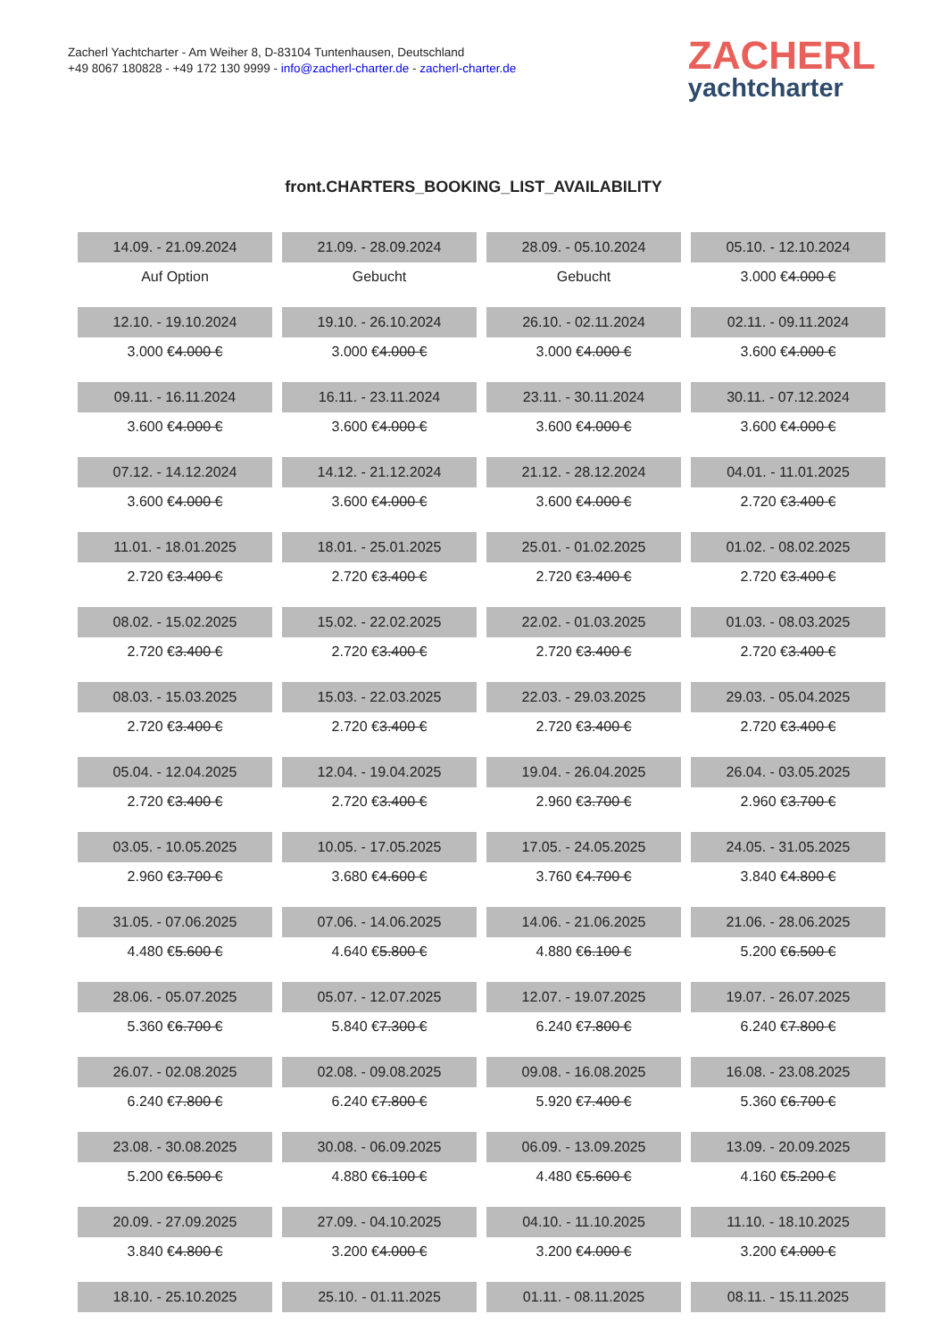Zacherl Yachtcharter - Am Weiher 8, D-83104 Tuntenhausen, Deutschland
+49 8067 180828 - +49 172 130 9999 - info@zacherl-charter.de - zacherl-charter.de
ZACHERL
yachtcharter
front.CHARTERS_BOOKING_LIST_AVAILABILITY
| 14.09. - 21.09.2024 | 21.09. - 28.09.2024 | 28.09. - 05.10.2024 | 05.10. - 12.10.2024 |
| Auf Option | Gebucht | Gebucht | 3.000 € 4.000 € |
| 12.10. - 19.10.2024 | 19.10. - 26.10.2024 | 26.10. - 02.11.2024 | 02.11. - 09.11.2024 |
| 3.000 € 4.000 € | 3.000 € 4.000 € | 3.000 € 4.000 € | 3.600 € 4.000 € |
| 09.11. - 16.11.2024 | 16.11. - 23.11.2024 | 23.11. - 30.11.2024 | 30.11. - 07.12.2024 |
| 3.600 € 4.000 € | 3.600 € 4.000 € | 3.600 € 4.000 € | 3.600 € 4.000 € |
| 07.12. - 14.12.2024 | 14.12. - 21.12.2024 | 21.12. - 28.12.2024 | 04.01. - 11.01.2025 |
| 3.600 € 4.000 € | 3.600 € 4.000 € | 3.600 € 4.000 € | 2.720 € 3.400 € |
| 11.01. - 18.01.2025 | 18.01. - 25.01.2025 | 25.01. - 01.02.2025 | 01.02. - 08.02.2025 |
| 2.720 € 3.400 € | 2.720 € 3.400 € | 2.720 € 3.400 € | 2.720 € 3.400 € |
| 08.02. - 15.02.2025 | 15.02. - 22.02.2025 | 22.02. - 01.03.2025 | 01.03. - 08.03.2025 |
| 2.720 € 3.400 € | 2.720 € 3.400 € | 2.720 € 3.400 € | 2.720 € 3.400 € |
| 08.03. - 15.03.2025 | 15.03. - 22.03.2025 | 22.03. - 29.03.2025 | 29.03. - 05.04.2025 |
| 2.720 € 3.400 € | 2.720 € 3.400 € | 2.720 € 3.400 € | 2.720 € 3.400 € |
| 05.04. - 12.04.2025 | 12.04. - 19.04.2025 | 19.04. - 26.04.2025 | 26.04. - 03.05.2025 |
| 2.720 € 3.400 € | 2.720 € 3.400 € | 2.960 € 3.700 € | 2.960 € 3.700 € |
| 03.05. - 10.05.2025 | 10.05. - 17.05.2025 | 17.05. - 24.05.2025 | 24.05. - 31.05.2025 |
| 2.960 € 3.700 € | 3.680 € 4.600 € | 3.760 € 4.700 € | 3.840 € 4.800 € |
| 31.05. - 07.06.2025 | 07.06. - 14.06.2025 | 14.06. - 21.06.2025 | 21.06. - 28.06.2025 |
| 4.480 € 5.600 € | 4.640 € 5.800 € | 4.880 € 6.100 € | 5.200 € 6.500 € |
| 28.06. - 05.07.2025 | 05.07. - 12.07.2025 | 12.07. - 19.07.2025 | 19.07. - 26.07.2025 |
| 5.360 € 6.700 € | 5.840 € 7.300 € | 6.240 € 7.800 € | 6.240 € 7.800 € |
| 26.07. - 02.08.2025 | 02.08. - 09.08.2025 | 09.08. - 16.08.2025 | 16.08. - 23.08.2025 |
| 6.240 € 7.800 € | 6.240 € 7.800 € | 5.920 € 7.400 € | 5.360 € 6.700 € |
| 23.08. - 30.08.2025 | 30.08. - 06.09.2025 | 06.09. - 13.09.2025 | 13.09. - 20.09.2025 |
| 5.200 € 6.500 € | 4.880 € 6.100 € | 4.480 € 5.600 € | 4.160 € 5.200 € |
| 20.09. - 27.09.2025 | 27.09. - 04.10.2025 | 04.10. - 11.10.2025 | 11.10. - 18.10.2025 |
| 3.840 € 4.800 € | 3.200 € 4.000 € | 3.200 € 4.000 € | 3.200 € 4.000 € |
| 18.10. - 25.10.2025 | 25.10. - 01.11.2025 | 01.11. - 08.11.2025 | 08.11. - 15.11.2025 |